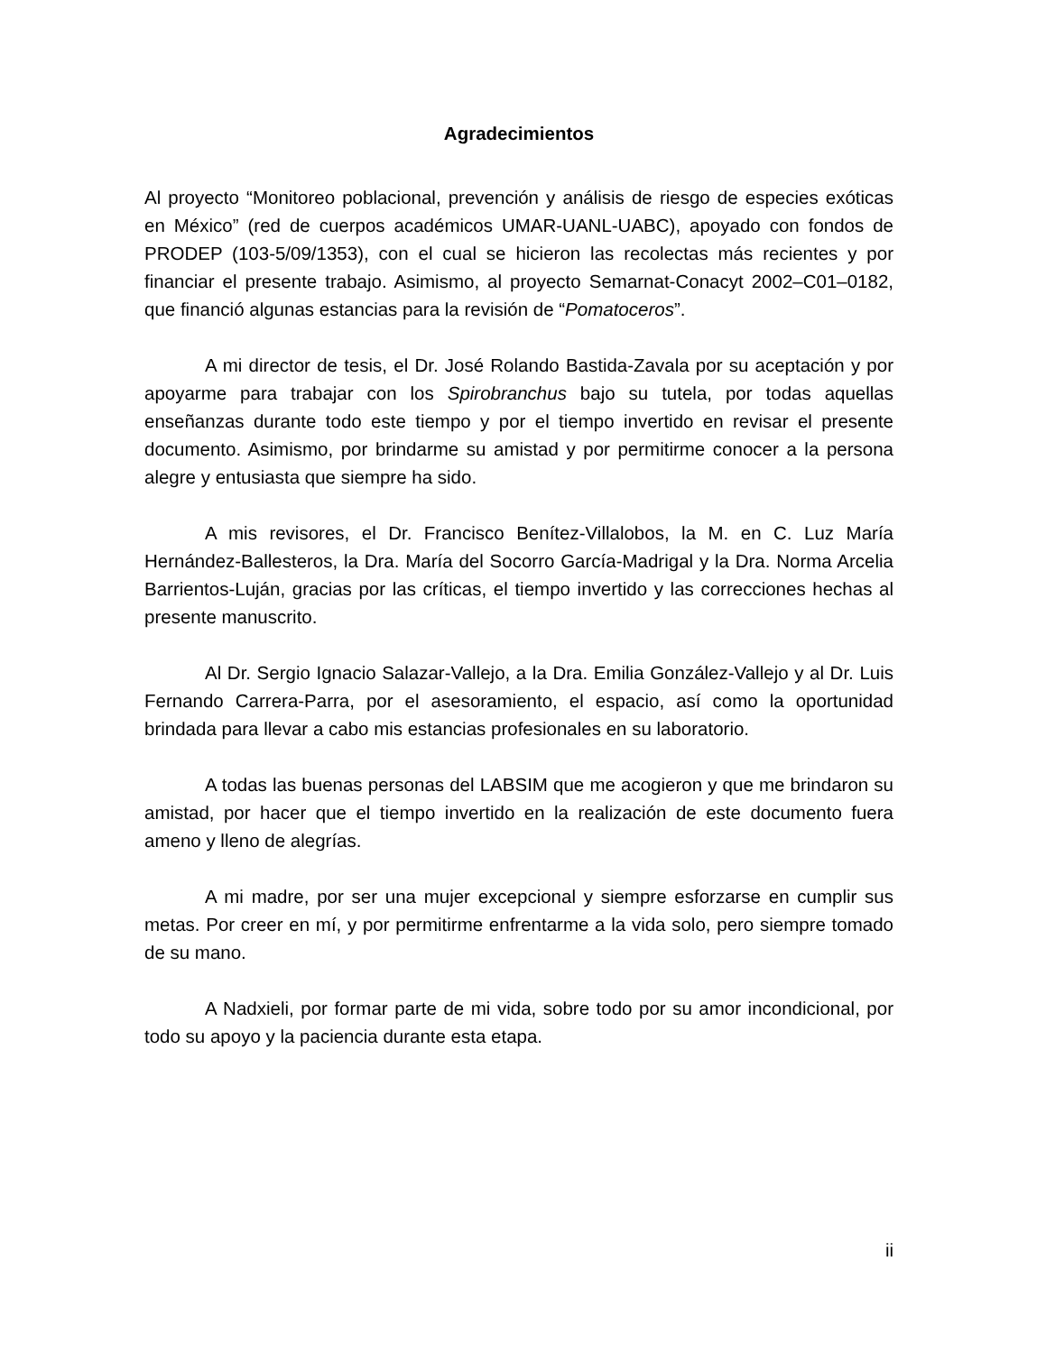Agradecimientos
Al proyecto “Monitoreo poblacional, prevención y análisis de riesgo de especies exóticas en México” (red de cuerpos académicos UMAR-UANL-UABC), apoyado con fondos de PRODEP (103-5/09/1353), con el cual se hicieron las recolectas más recientes y por financiar el presente trabajo. Asimismo, al proyecto Semarnat-Conacyt 2002–C01–0182, que financió algunas estancias para la revisión de “Pomatoceros”.
A mi director de tesis, el Dr. José Rolando Bastida-Zavala por su aceptación y por apoyarme para trabajar con los Spirobranchus bajo su tutela, por todas aquellas enseñanzas durante todo este tiempo y por el tiempo invertido en revisar el presente documento. Asimismo, por brindarme su amistad y por permitirme conocer a la persona alegre y entusiasta que siempre ha sido.
A mis revisores, el Dr. Francisco Benítez-Villalobos, la M. en C. Luz María Hernández-Ballesteros, la Dra. María del Socorro García-Madrigal y la Dra. Norma Arcelia Barrientos-Luján, gracias por las críticas, el tiempo invertido y las correcciones hechas al presente manuscrito.
Al Dr. Sergio Ignacio Salazar-Vallejo, a la Dra. Emilia González-Vallejo y al Dr. Luis Fernando Carrera-Parra, por el asesoramiento, el espacio, así como la oportunidad brindada para llevar a cabo mis estancias profesionales en su laboratorio.
A todas las buenas personas del LABSIM que me acogieron y que me brindaron su amistad, por hacer que el tiempo invertido en la realización de este documento fuera ameno y lleno de alegrías.
A mi madre, por ser una mujer excepcional y siempre esforzarse en cumplir sus metas. Por creer en mí, y por permitirme enfrentarme a la vida solo, pero siempre tomado de su mano.
A Nadxieli, por formar parte de mi vida, sobre todo por su amor incondicional, por todo su apoyo y la paciencia durante esta etapa.
ii